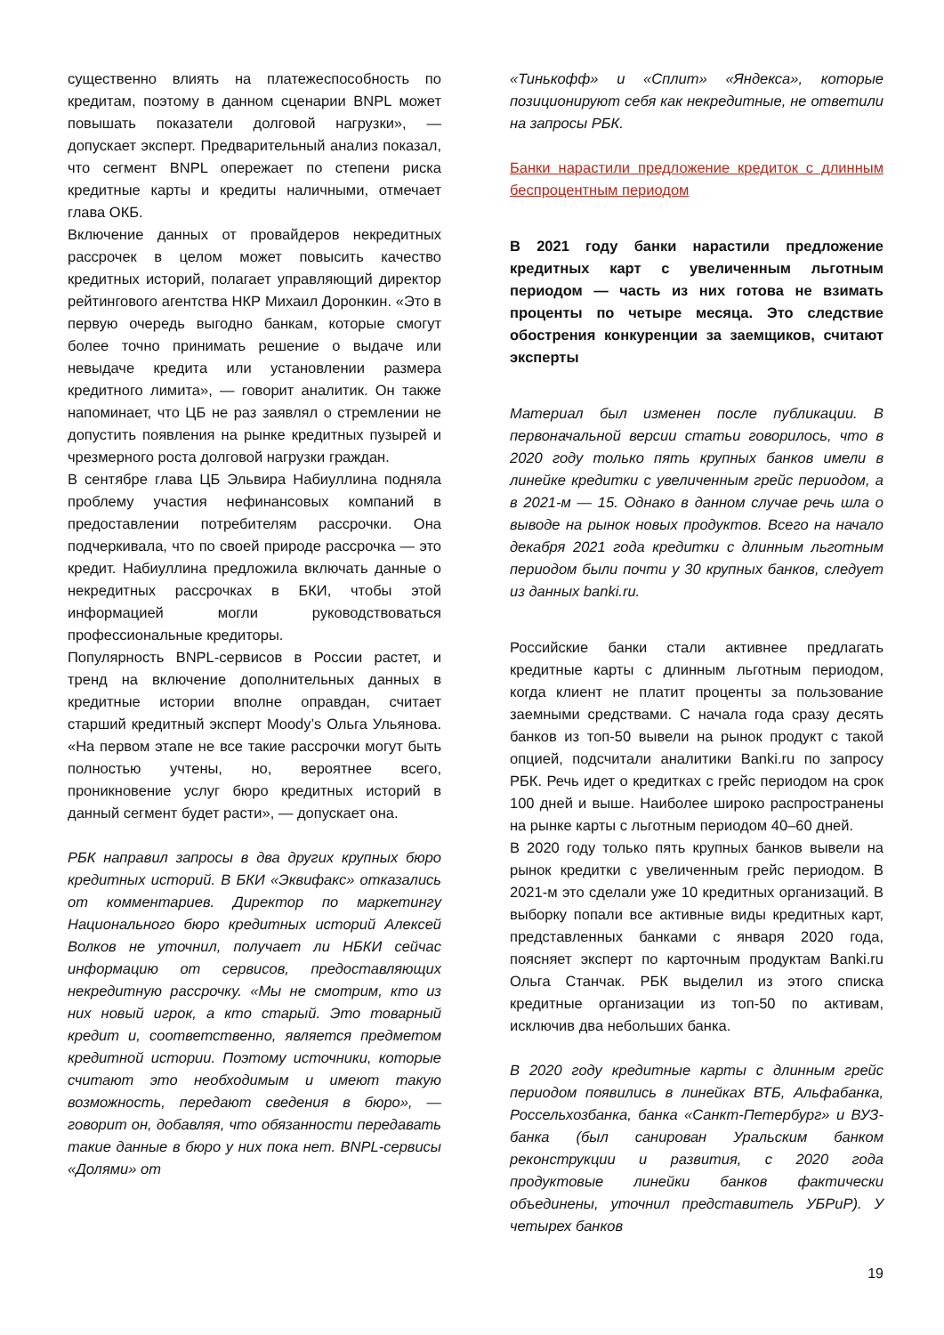существенно влиять на платежеспособность по кредитам, поэтому в данном сценарии BNPL может повышать показатели долговой нагрузки», — допускает эксперт. Предварительный анализ показал, что сегмент BNPL опережает по степени риска кредитные карты и кредиты наличными, отмечает глава ОКБ.
Включение данных от провайдеров некредитных рассрочек в целом может повысить качество кредитных историй, полагает управляющий директор рейтингового агентства НКР Михаил Доронкин. «Это в первую очередь выгодно банкам, которые смогут более точно принимать решение о выдаче или невыдаче кредита или установлении размера кредитного лимита», — говорит аналитик. Он также напоминает, что ЦБ не раз заявлял о стремлении не допустить появления на рынке кредитных пузырей и чрезмерного роста долговой нагрузки граждан.
В сентябре глава ЦБ Эльвира Набиуллина подняла проблему участия нефинансовых компаний в предоставлении потребителям рассрочки. Она подчеркивала, что по своей природе рассрочка — это кредит. Набиуллина предложила включать данные о некредитных рассрочках в БКИ, чтобы этой информацией могли руководствоваться профессиональные кредиторы.
Популярность BNPL-сервисов в России растет, и тренд на включение дополнительных данных в кредитные истории вполне оправдан, считает старший кредитный эксперт Moody’s Ольга Ульянова. «На первом этапе не все такие рассрочки могут быть полностью учтены, но, вероятнее всего, проникновение услуг бюро кредитных историй в данный сегмент будет расти», — допускает она.
РБК направил запросы в два других крупных бюро кредитных историй. В БКИ «Эквифакс» отказались от комментариев. Директор по маркетингу Национального бюро кредитных историй Алексей Волков не уточнил, получает ли НБКИ сейчас информацию от сервисов, предоставляющих некредитную рассрочку. «Мы не смотрим, кто из них новый игрок, а кто старый. Это товарный кредит и, соответственно, является предметом кредитной истории. Поэтому источники, которые считают это необходимым и имеют такую возможность, передают сведения в бюро», — говорит он, добавляя, что обязанности передавать такие данные в бюро у них пока нет. BNPL-сервисы «Долями» от
«Тинькофф» и «Сплит» «Яндекса», которые позиционируют себя как некредитные, не ответили на запросы РБК.
Банки нарастили предложение кредиток с длинным беспроцентным периодом
В 2021 году банки нарастили предложение кредитных карт с увеличенным льготным периодом — часть из них готова не взимать проценты по четыре месяца. Это следствие обострения конкуренции за заемщиков, считают эксперты
Материал был изменен после публикации. В первоначальной версии статьи говорилось, что в 2020 году только пять крупных банков имели в линейке кредитки с увеличенным грейс периодом, а в 2021-м — 15. Однако в данном случае речь шла о выводе на рынок новых продуктов. Всего на начало декабря 2021 года кредитки с длинным льготным периодом были почти у 30 крупных банков, следует из данных banki.ru.
Российские банки стали активнее предлагать кредитные карты с длинным льготным периодом, когда клиент не платит проценты за пользование заемными средствами. С начала года сразу десять банков из топ-50 вывели на рынок продукт с такой опцией, подсчитали аналитики Banki.ru по запросу РБК. Речь идет о кредитках с грейс периодом на срок 100 дней и выше. Наиболее широко распространены на рынке карты с льготным периодом 40–60 дней.
В 2020 году только пять крупных банков вывели на рынок кредитки с увеличенным грейс периодом. В 2021-м это сделали уже 10 кредитных организаций. В выборку попали все активные виды кредитных карт, представленных банками с января 2020 года, поясняет эксперт по карточным продуктам Banki.ru Ольга Станчак. РБК выделил из этого списка кредитные организации из топ-50 по активам, исключив два небольших банка.
В 2020 году кредитные карты с длинным грейс периодом появились в линейках ВТБ, Альфабанка, Россельхозбанка, банка «Санкт-Петербург» и ВУЗ-банка (был санирован Уральским банком реконструкции и развития, с 2020 года продуктовые линейки банков фактически объединены, уточнил представитель УБРиР). У четырех банков
19